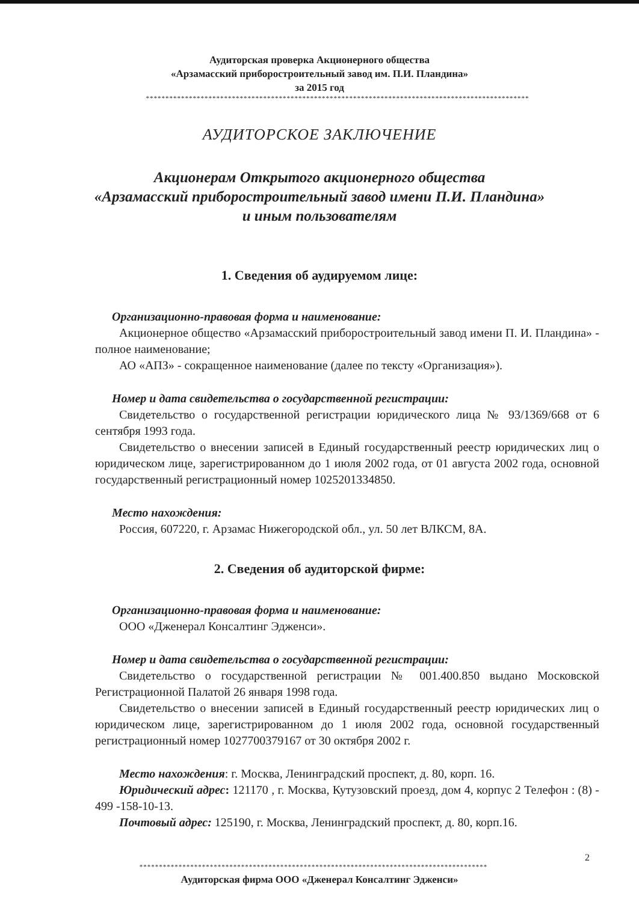Аудиторская проверка Акционерного общества
«Арзамасский приборостроительный завод им. П.И. Пландина»
за 2015 год
**************************************************************************************************
АУДИТОРСКОЕ ЗАКЛЮЧЕНИЕ
Акционерам Открытого акционерного общества
«Арзамасский приборостроительный завод имени П.И. Пландина»
и иным пользователям
1. Сведения об аудируемом лице:
Организационно-правовая форма и наименование:
Акционерное общество «Арзамасский приборостроительный завод имени П. И. Пландина» - полное наименование;
АО «АПЗ» - сокращенное наименование (далее по тексту «Организация»).
Номер и дата свидетельства о государственной регистрации:
Свидетельство о государственной регистрации юридического лица № 93/1369/668 от 6 сентября 1993 года.
Свидетельство о внесении записей в Единый государственный реестр юридических лиц о юридическом лице, зарегистрированном до 1 июля 2002 года, от 01 августа 2002 года, основной государственный регистрационный номер 1025201334850.
Место нахождения:
Россия, 607220, г. Арзамас Нижегородской обл., ул. 50 лет ВЛКСМ, 8А.
2. Сведения об аудиторской фирме:
Организационно-правовая форма и наименование:
ООО «Дженерал Консалтинг Эдженси».
Номер и дата свидетельства о государственной регистрации:
Свидетельство о государственной регистрации № 001.400.850 выдано Московской Регистрационной Палатой 26 января 1998 года.
Свидетельство о внесении записей в Единый государственный реестр юридических лиц о юридическом лице, зарегистрированном до 1 июля 2002 года, основной государственный регистрационный номер 1027700379167 от 30 октября 2002 г.
Место нахождения: г. Москва, Ленинградский проспект, д. 80, корп. 16.
Юридический адрес: 121170 , г. Москва, Кутузовский проезд, дом 4, корпус 2 Телефон : (8) - 499 -158-10-13.
Почтовый адрес: 125190, г. Москва, Ленинградский проспект, д. 80, корп.16.
2
*****************************************************************************************
Аудиторская фирма ООО «Дженерал Консалтинг Эдженси»